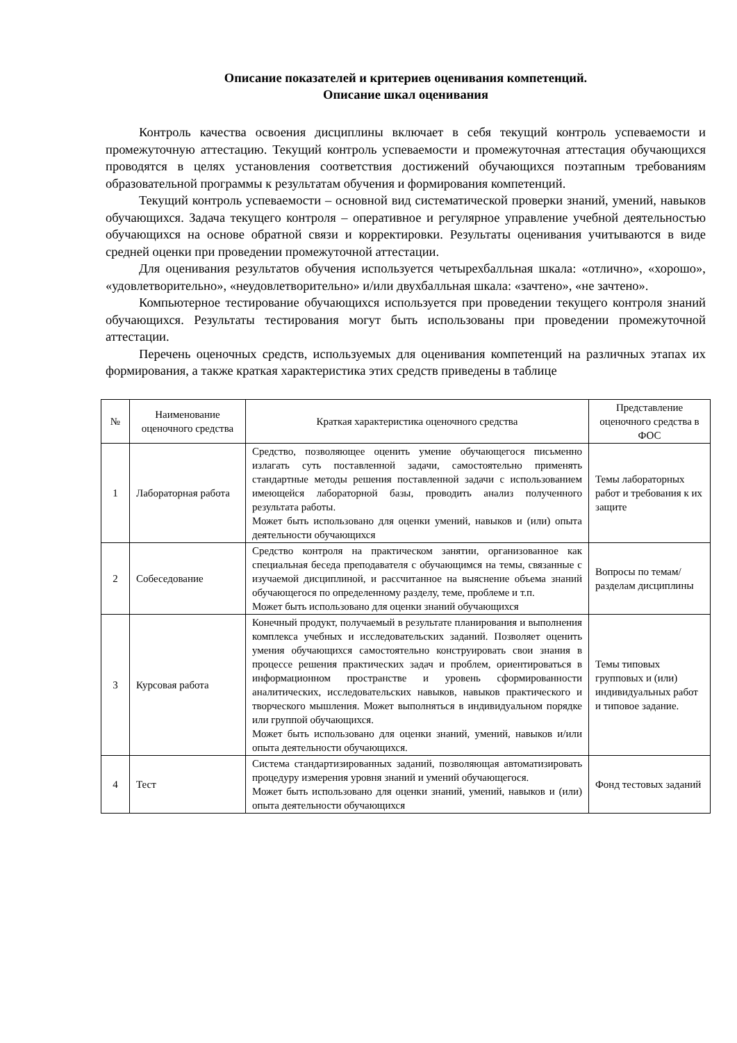Описание показателей и критериев оценивания компетенций.
Описание шкал оценивания
Контроль качества освоения дисциплины включает в себя текущий контроль успеваемости и промежуточную аттестацию. Текущий контроль успеваемости и промежуточная аттестация обучающихся проводятся в целях установления соответствия достижений обучающихся поэтапным требованиям образовательной программы к результатам обучения и формирования компетенций.
Текущий контроль успеваемости – основной вид систематической проверки знаний, умений, навыков обучающихся. Задача текущего контроля – оперативное и регулярное управление учебной деятельностью обучающихся на основе обратной связи и корректировки. Результаты оценивания учитываются в виде средней оценки при проведении промежуточной аттестации.
Для оценивания результатов обучения используется четырехбалльная шкала: «отлично», «хорошо», «удовлетворительно», «неудовлетворительно» и/или двухбалльная шкала: «зачтено», «не зачтено».
Компьютерное тестирование обучающихся используется при проведении текущего контроля знаний обучающихся. Результаты тестирования могут быть использованы при проведении промежуточной аттестации.
Перечень оценочных средств, используемых для оценивания компетенций на различных этапах их формирования, а также краткая характеристика этих средств приведены в таблице
| № | Наименование оценочного средства | Краткая характеристика оценочного средства | Представление оценочного средства в ФОС |
| --- | --- | --- | --- |
| 1 | Лабораторная работа | Средство, позволяющее оценить умение обучающегося письменно излагать суть поставленной задачи, самостоятельно применять стандартные методы решения поставленной задачи с использованием имеющейся лабораторной базы, проводить анализ полученного результата работы. Может быть использовано для оценки умений, навыков и (или) опыта деятельности обучающихся | Темы лабораторных работ и требования к их защите |
| 2 | Собеседование | Средство контроля на практическом занятии, организованное как специальная беседа преподавателя с обучающимся на темы, связанные с изучаемой дисциплиной, и рассчитанное на выяснение объема знаний обучающегося по определенному разделу, теме, проблеме и т.п. Может быть использовано для оценки знаний обучающихся | Вопросы по темам/разделам дисциплины |
| 3 | Курсовая работа | Конечный продукт, получаемый в результате планирования и выполнения комплекса учебных и исследовательских заданий. Позволяет оценить умения обучающихся самостоятельно конструировать свои знания в процессе решения практических задач и проблем, ориентироваться в информационном пространстве и уровень сформированности аналитических, исследовательских навыков, навыков практического и творческого мышления. Может выполняться в индивидуальном порядке или группой обучающихся. Может быть использовано для оценки знаний, умений, навыков и/или опыта деятельности обучающихся. | Темы типовых групповых и (или) индивидуальных работ и типовое задание. |
| 4 | Тест | Система стандартизированных заданий, позволяющая автоматизировать процедуру измерения уровня знаний и умений обучающегося. Может быть использовано для оценки знаний, умений, навыков и (или) опыта деятельности обучающихся | Фонд тестовых заданий |